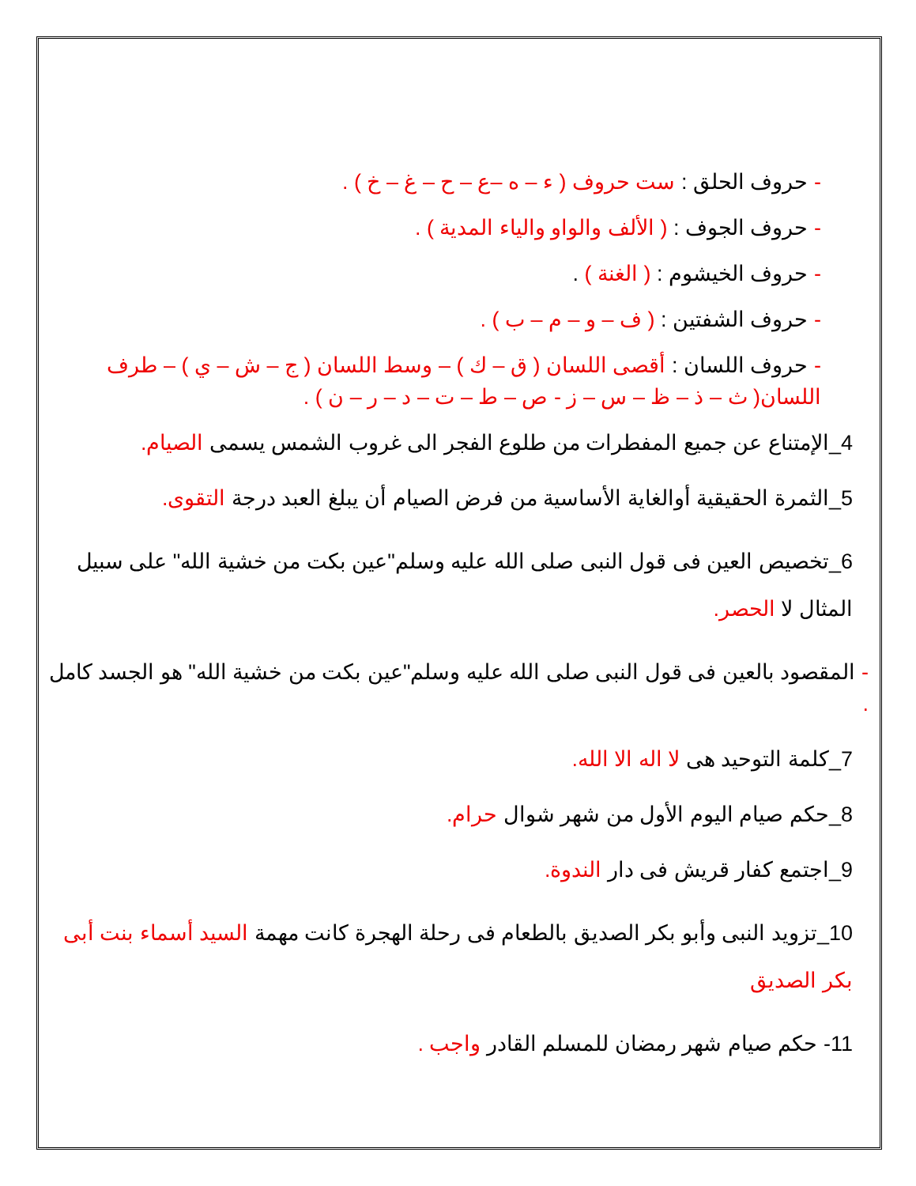- حروف الحلق : ست حروف ( ء – ه –ع – ح – غ – خ ) .
- حروف الجوف : ( الألف والواو والياء المدية ) .
- حروف الخيشوم : ( الغنة ) .
- حروف الشفتين : ( ف – و – م – ب ) .
- حروف اللسان : أقصى اللسان ( ق – ك ) – وسط اللسان ( ج – ش – ي ) – طرف اللسان( ث – ذ – ظ – س – ز - ص – ط – ت – د – ر – ن ) .
4_الإمتناع عن جميع المفطرات من طلوع الفجر الى غروب الشمس يسمى الصيام.
5_الثمرة الحقيقية أوالغاية الأساسية من فرض الصيام أن يبلغ العبد درجة التقوى.
6_تخصيص العين فى قول النبى صلى الله عليه وسلم"عين بكت من خشية الله" على سبيل المثال لا الحصر.
- المقصود بالعين فى قول النبى صلى الله عليه وسلم"عين بكت من خشية الله" هو الجسد كامل .
7_كلمة التوحيد هى لا اله الا الله.
8_حكم صيام اليوم الأول من شهر شوال حرام.
9_اجتمع كفار قريش فى دار الندوة.
10_تزويد النبى وأبو بكر الصديق بالطعام فى رحلة الهجرة كانت مهمة السيد أسماء بنت أبى بكر الصديق
11- حكم صيام شهر رمضان للمسلم القادر واجب .